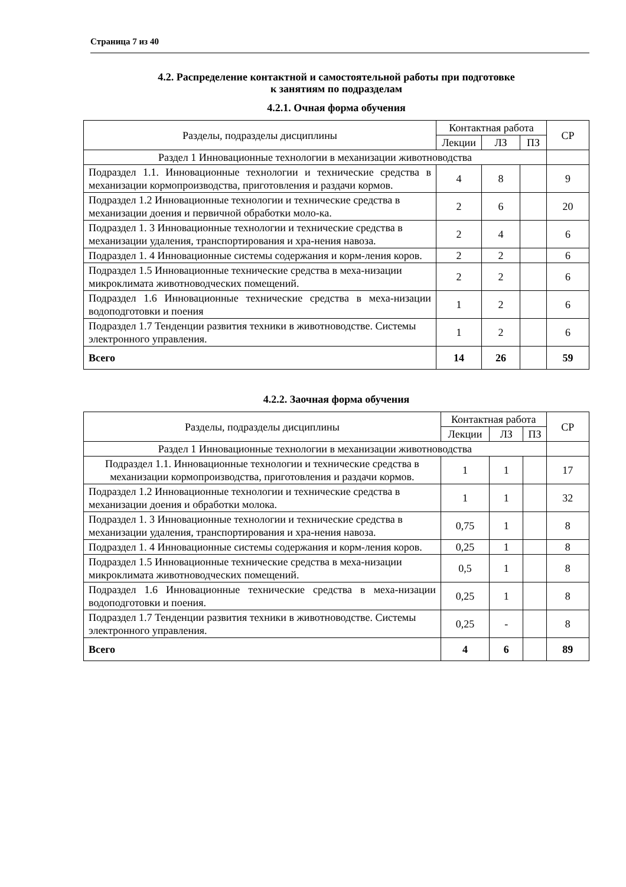Страница 7 из 40
4.2. Распределение контактной и самостоятельной работы при подготовке
к занятиям по подразделам
4.2.1. Очная форма обучения
| Разделы, подразделы дисциплины | Контактная работа | | | СР |
| --- | --- | --- | --- | --- |
| | Лекции | ЛЗ | ПЗ | |
| Раздел 1 Инновационные технологии в механизации животноводства | | | | |
| Подраздел 1.1. Инновационные технологии и технические средства в механизации кормопроизводства, приготовления и раздачи кормов. | 4 | 8 | | 9 |
| Подраздел 1.2 Инновационные технологии и технические средства в механизации доения и первичной обработки моло-ка. | 2 | 6 | | 20 |
| Подраздел 1. 3 Инновационные технологии и технические средства в механизации удаления, транспортирования и хра-нения навоза. | 2 | 4 | | 6 |
| Подраздел 1. 4 Инновационные системы содержания и корм-ления коров. | 2 | 2 | | 6 |
| Подраздел 1.5 Инновационные технические средства в меха-низации микроклимата животноводческих помещений. | 2 | 2 | | 6 |
| Подраздел 1.6 Инновационные технические средства в меха-низации водоподготовки и поения | 1 | 2 | | 6 |
| Подраздел 1.7 Тенденции развития техники в животноводстве. Системы электронного управления. | 1 | 2 | | 6 |
| Всего | 14 | 26 | | 59 |
4.2.2. Заочная форма обучения
| Разделы, подразделы дисциплины | Контактная работа | | | СР |
| --- | --- | --- | --- | --- |
| | Лекции | ЛЗ | ПЗ | |
| Раздел 1 Инновационные технологии в механизации животноводства | | | | |
| Подраздел 1.1. Инновационные технологии и технические средства в механизации кормопроизводства, приготовления и раздачи кормов. | 1 | 1 | | 17 |
| Подраздел 1.2 Инновационные технологии и технические средства в механизации доения и обработки молока. | 1 | 1 | | 32 |
| Подраздел 1. 3 Инновационные технологии и технические средства в механизации удаления, транспортирования и хра-нения навоза. | 0,75 | 1 | | 8 |
| Подраздел 1. 4 Инновационные системы содержания и корм-ления коров. | 0,25 | 1 | | 8 |
| Подраздел 1.5 Инновационные технические средства в меха-низации микроклимата животноводческих помещений. | 0,5 | 1 | | 8 |
| Подраздел 1.6 Инновационные технические средства в меха-низации водоподготовки и поения. | 0,25 | 1 | | 8 |
| Подраздел 1.7 Тенденции развития техники в животноводстве. Системы электронного управления. | 0,25 | - | | 8 |
| Всего | 4 | 6 | | 89 |